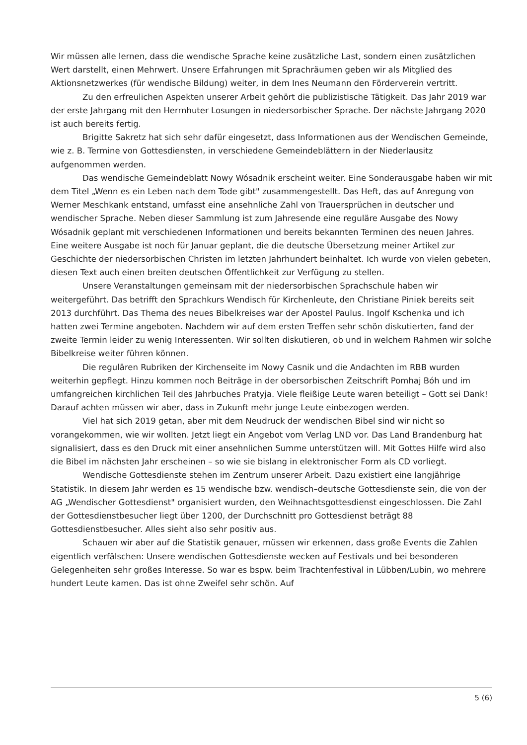Wir müssen alle lernen, dass die wendische Sprache keine zusätzliche Last, sondern einen zusätzlichen Wert darstellt, einen Mehrwert. Unsere Erfahrungen mit Sprachräumen geben wir als Mitglied des Aktionsnetzwerkes (für wendische Bildung) weiter, in dem Ines Neumann den Förderverein vertritt.
Zu den erfreulichen Aspekten unserer Arbeit gehört die publizistische Tätigkeit. Das Jahr 2019 war der erste Jahrgang mit den Herrnhuter Losungen in niedersorbischer Sprache. Der nächste Jahrgang 2020 ist auch bereits fertig.
Brigitte Sakretz hat sich sehr dafür eingesetzt, dass Informationen aus der Wendischen Gemeinde, wie z. B. Termine von Gottesdiensten, in verschiedene Gemeindeblättern in der Niederlausitz aufgenommen werden.
Das wendische Gemeindeblatt Nowy Wósadnik erscheint weiter. Eine Sonderausgabe haben wir mit dem Titel „Wenn es ein Leben nach dem Tode gibt" zusammengestellt. Das Heft, das auf Anregung von Werner Meschkank entstand, umfasst eine ansehnliche Zahl von Trauersprüchen in deutscher und wendischer Sprache. Neben dieser Sammlung ist zum Jahresende eine reguläre Ausgabe des Nowy Wósadnik geplant mit verschiedenen Informationen und bereits bekannten Terminen des neuen Jahres. Eine weitere Ausgabe ist noch für Januar geplant, die die deutsche Übersetzung meiner Artikel zur Geschichte der niedersorbischen Christen im letzten Jahrhundert beinhaltet. Ich wurde von vielen gebeten, diesen Text auch einen breiten deutschen Öffentlichkeit zur Verfügung zu stellen.
Unsere Veranstaltungen gemeinsam mit der niedersorbischen Sprachschule haben wir weitergeführt. Das betrifft den Sprachkurs Wendisch für Kirchenleute, den Christiane Piniek bereits seit 2013 durchführt. Das Thema des neues Bibelkreises war der Apostel Paulus. Ingolf Kschenka und ich hatten zwei Termine angeboten. Nachdem wir auf dem ersten Treffen sehr schön diskutierten, fand der zweite Termin leider zu wenig Interessenten. Wir sollten diskutieren, ob und in welchem Rahmen wir solche Bibelkreise weiter führen können.
Die regulären Rubriken der Kirchenseite im Nowy Casnik und die Andachten im RBB wurden weiterhin gepflegt. Hinzu kommen noch Beiträge in der obersorbischen Zeitschrift Pomhaj Bóh und im umfangreichen kirchlichen Teil des Jahrbuches Pratyja. Viele fleißige Leute waren beteiligt – Gott sei Dank! Darauf achten müssen wir aber, dass in Zukunft mehr junge Leute einbezogen werden.
Viel hat sich 2019 getan, aber mit dem Neudruck der wendischen Bibel sind wir nicht so vorangekommen, wie wir wollten. Jetzt liegt ein Angebot vom Verlag LND vor. Das Land Brandenburg hat signalisiert, dass es den Druck mit einer ansehnlichen Summe unterstützen will. Mit Gottes Hilfe wird also die Bibel im nächsten Jahr erscheinen – so wie sie bislang in elektronischer Form als CD vorliegt.
Wendische Gottesdienste stehen im Zentrum unserer Arbeit. Dazu existiert eine langjährige Statistik. In diesem Jahr werden es 15 wendische bzw. wendisch–deutsche Gottesdienste sein, die von der AG „Wendischer Gottesdienst" organisiert wurden, den Weihnachtsgottesdienst eingeschlossen. Die Zahl der Gottesdienstbesucher liegt über 1200, der Durchschnitt pro Gottesdienst beträgt 88 Gottesdienstbesucher. Alles sieht also sehr positiv aus.
Schauen wir aber auf die Statistik genauer, müssen wir erkennen, dass große Events die Zahlen eigentlich verfälschen: Unsere wendischen Gottesdienste wecken auf Festivals und bei besonderen Gelegenheiten sehr großes Interesse. So war es bspw. beim Trachtenfestival in Lübben/Lubin, wo mehrere hundert Leute kamen. Das ist ohne Zweifel sehr schön. Auf
5 (6)